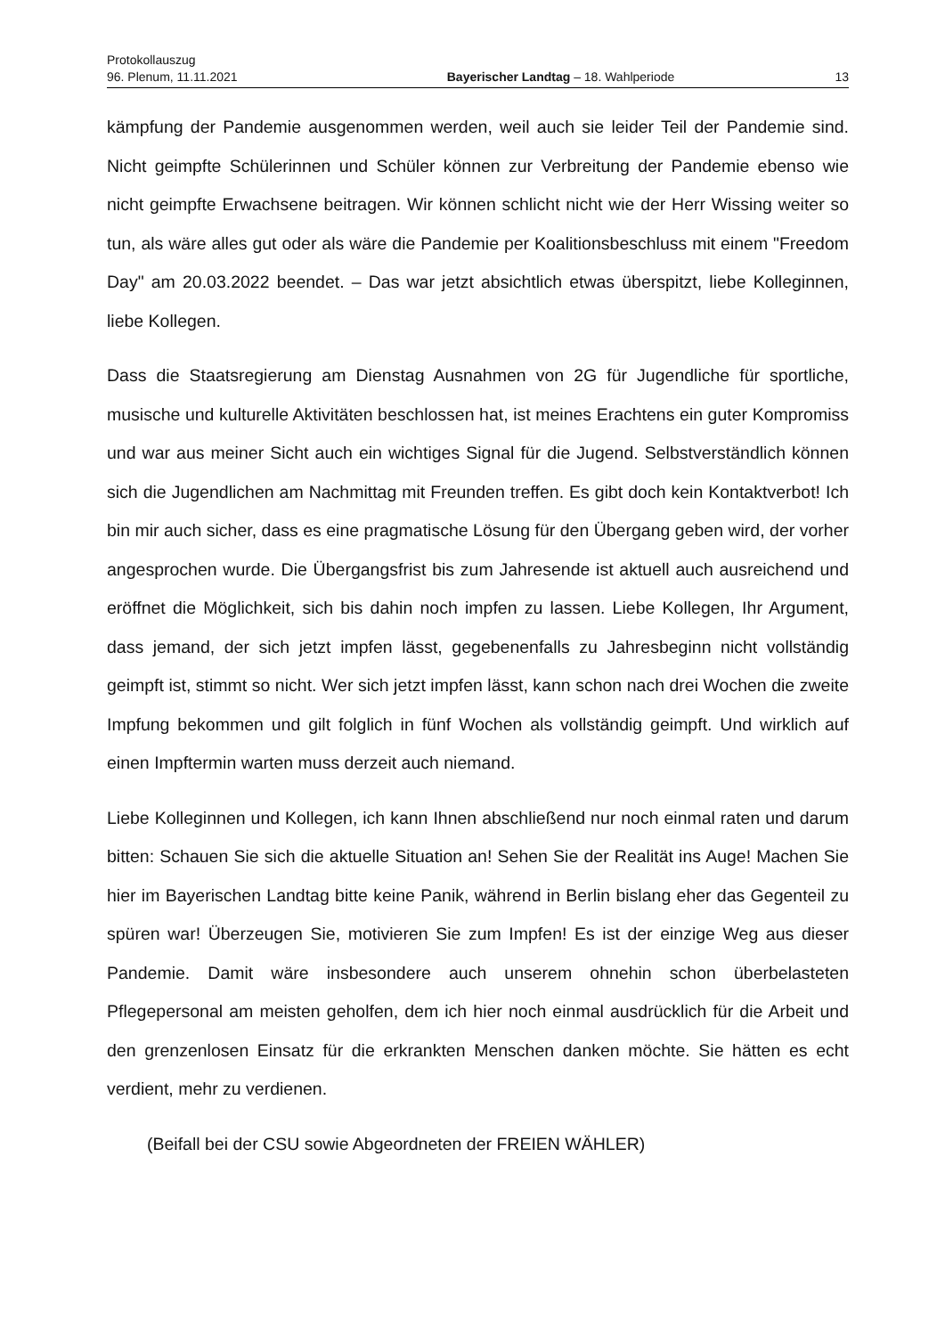Protokollauszug
96. Plenum, 11.11.2021 Bayerischer Landtag – 18. Wahlperiode 13
kämpfung der Pandemie ausgenommen werden, weil auch sie leider Teil der Pandemie sind. Nicht geimpfte Schülerinnen und Schüler können zur Verbreitung der Pandemie ebenso wie nicht geimpfte Erwachsene beitragen. Wir können schlicht nicht wie der Herr Wissing weiter so tun, als wäre alles gut oder als wäre die Pandemie per Koalitionsbeschluss mit einem "Freedom Day" am 20.03.2022 beendet. – Das war jetzt absichtlich etwas überspitzt, liebe Kolleginnen, liebe Kollegen.
Dass die Staatsregierung am Dienstag Ausnahmen von 2G für Jugendliche für sportliche, musische und kulturelle Aktivitäten beschlossen hat, ist meines Erachtens ein guter Kompromiss und war aus meiner Sicht auch ein wichtiges Signal für die Jugend. Selbstverständlich können sich die Jugendlichen am Nachmittag mit Freunden treffen. Es gibt doch kein Kontaktverbot! Ich bin mir auch sicher, dass es eine pragmatische Lösung für den Übergang geben wird, der vorher angesprochen wurde. Die Übergangsfrist bis zum Jahresende ist aktuell auch ausreichend und eröffnet die Möglichkeit, sich bis dahin noch impfen zu lassen. Liebe Kollegen, Ihr Argument, dass jemand, der sich jetzt impfen lässt, gegebenenfalls zu Jahresbeginn nicht vollständig geimpft ist, stimmt so nicht. Wer sich jetzt impfen lässt, kann schon nach drei Wochen die zweite Impfung bekommen und gilt folglich in fünf Wochen als vollständig geimpft. Und wirklich auf einen Impftermin warten muss derzeit auch niemand.
Liebe Kolleginnen und Kollegen, ich kann Ihnen abschließend nur noch einmal raten und darum bitten: Schauen Sie sich die aktuelle Situation an! Sehen Sie der Realität ins Auge! Machen Sie hier im Bayerischen Landtag bitte keine Panik, während in Berlin bislang eher das Gegenteil zu spüren war! Überzeugen Sie, motivieren Sie zum Impfen! Es ist der einzige Weg aus dieser Pandemie. Damit wäre insbesondere auch unserem ohnehin schon überbelasteten Pflegepersonal am meisten geholfen, dem ich hier noch einmal ausdrücklich für die Arbeit und den grenzenlosen Einsatz für die erkrankten Menschen danken möchte. Sie hätten es echt verdient, mehr zu verdienen.
(Beifall bei der CSU sowie Abgeordneten der FREIEN WÄHLER)